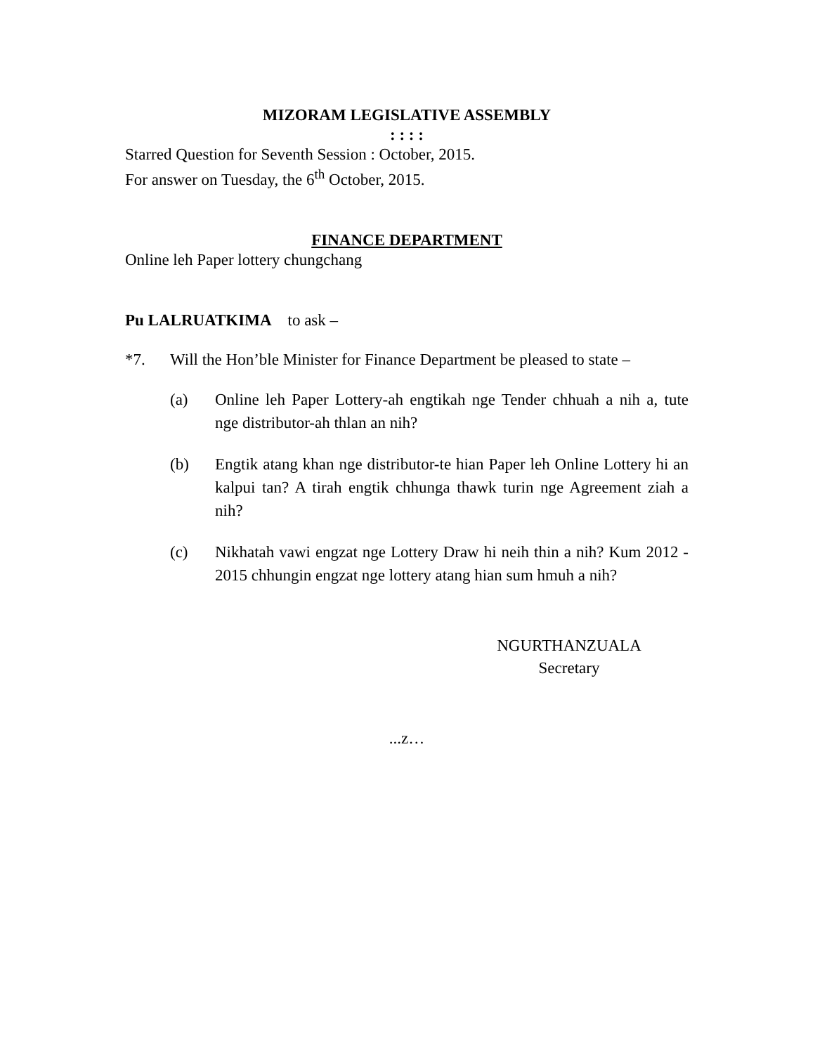MIZORAM LEGISLATIVE ASSEMBLY
: : : :
Starred Question for Seventh Session : October, 2015.
For answer on Tuesday, the 6<sup>th</sup> October, 2015.
FINANCE DEPARTMENT
Online leh Paper lottery chungchang
Pu LALRUATKIMA to ask –
*7. Will the Hon’ble Minister for Finance Department be pleased to state –
(a) Online leh Paper Lottery-ah engtikah nge Tender chhuah a nih a, tute nge distributor-ah thlan an nih?
(b) Engtik atang khan nge distributor-te hian Paper leh Online Lottery hi an kalpui tan? A tirah engtik chhunga thawk turin nge Agreement ziah a nih?
(c) Nikhatah vawi engzat nge Lottery Draw hi neih thin a nih? Kum 2012 - 2015 chhungin engzat nge lottery atang hian sum hmuh a nih?
NGURTHANZUALA
Secretary
...z…